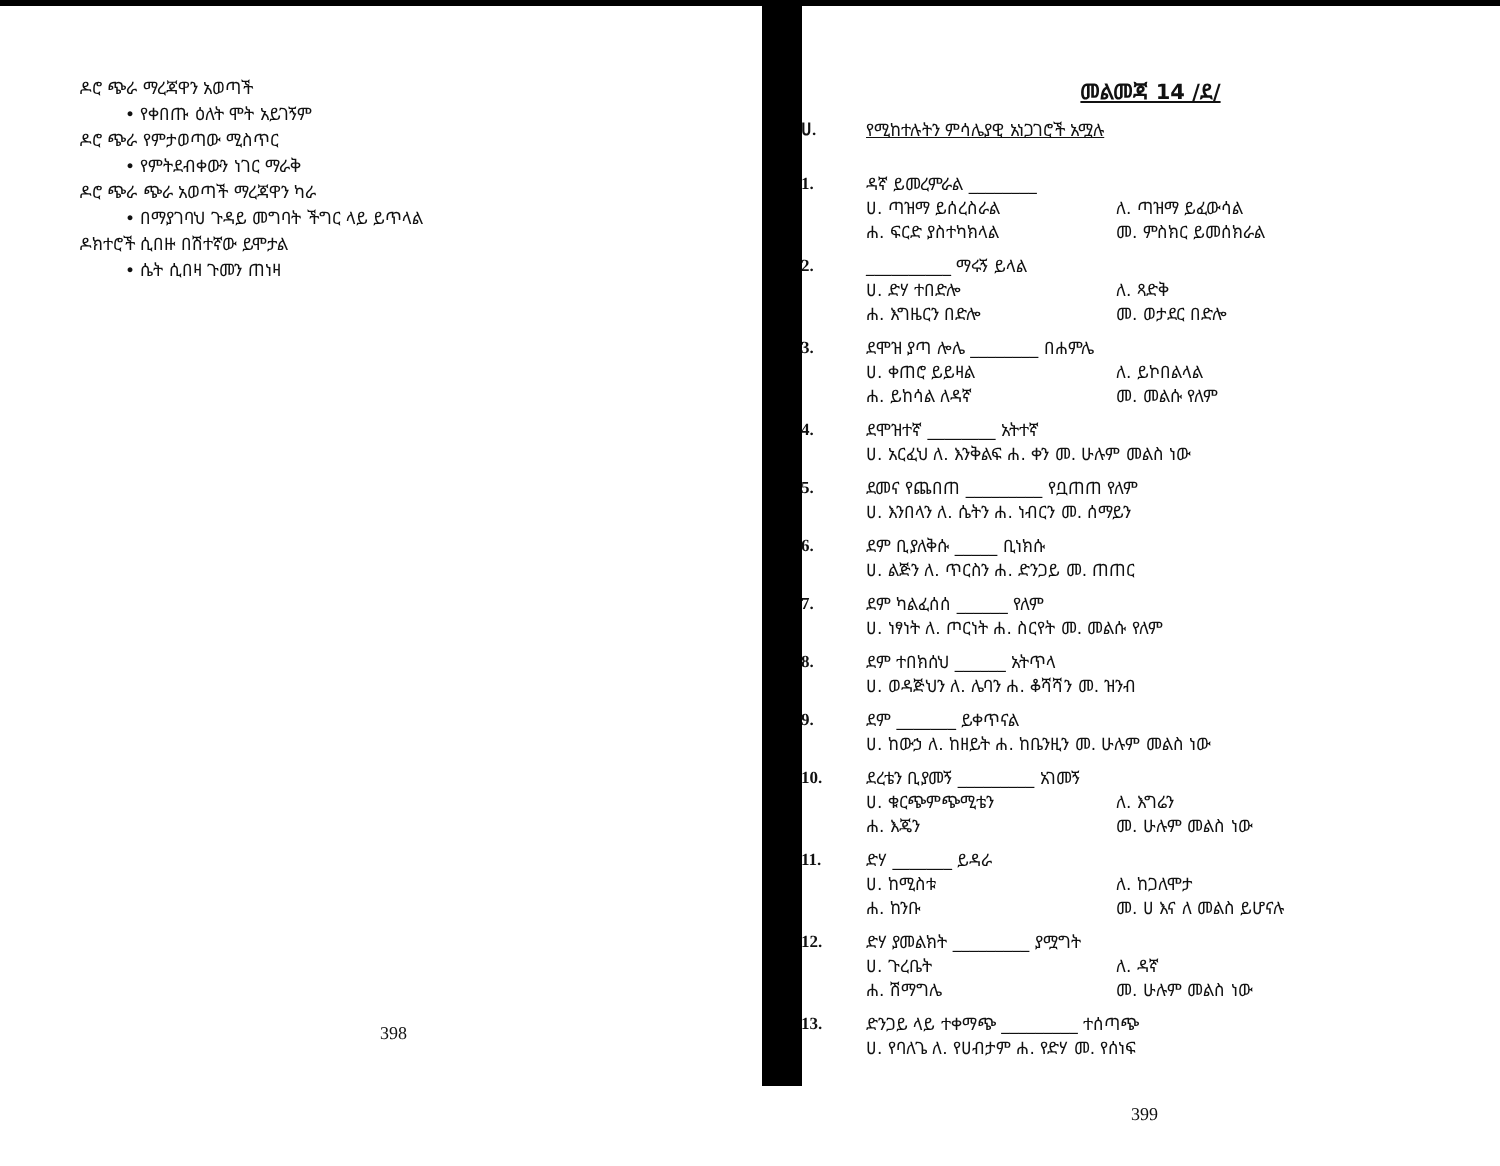ዶሮ ጭራ ማረጃዋን አወጣች
• የቀበጡ ዕለት ሞት አይገኝም
ዶሮ ጭራ የምታወጣው ሚስጥር
• የምትደብቀውን ነገር ማራቅ
ዶሮ ጭራ ጭራ አወጣች ማረጃዋን ካራ
• በማያገባህ ጉዳይ መግባት ችግር ላይ ይጥላል
ዶክተሮች ሲበዙ በሽተኛው ይሞታል
• ሴት ሲበዛ ጉመን ጠነዛ
398
መልመጃ 14 /ደ/
ሀ. የሚከተሉትን ምሳሌያዊ አነጋገሮች አሟሉ
1. ዳኛ ይመረምራል ________
ሀ. ጣዝማ ይሰረስራል ለ. ጣዝማ ይፈውሳል
ሐ. ፍርድ ያስተካክላል መ. ምስክር ይመሰክራል
2. __________ ማሩኝ ይላል
ሀ. ድሃ ተበድሎ ለ. ጻድቅ
ሐ. እግዜርን በድሎ መ. ወታደር በድሎ
3. ደሞዝ ያጣ ሎሌ ________ በሐምሌ
ሀ. ቀጠሮ ይይዛል ለ. ይኮበልላል
ሐ. ይከሳል ለዳኛ መ. መልሱ የለም
4. ደሞዝተኛ ________ አትተኛ
ሀ. አርፈህ ለ. እንቅልፍ ሐ. ቀን መ. ሁሉም መልስ ነው
5. ደመና የጨበጠ _________ የቧጠጠ የለም
ሀ. እንበላን ለ. ሴትን ሐ. ነብርን መ. ሰማይን
6. ደም ቢያለቅሱ _____ ቢነክሱ
ሀ. ልጅን ለ. ጥርስን ሐ. ድንጋይ መ. ጠጠር
7. ደም ካልፈሰሰ ______ የለም
ሀ. ነፃነት ለ. ጦርነት ሐ. ስርየት መ. መልሱ የለም
8. ደም ተበክሰህ ______ አትጥላ
ሀ. ወዳጅህን ለ. ሌባን ሐ. ቆሻሻን መ. ዝንብ
9. ደም _______ ይቀጥናል
ሀ. ከውኃ ለ. ከዘይት ሐ. ከቤንዚን መ. ሁሉም መልስ ነው
10. ደረቴን ቢያመኝ _________ አገመኝ
ሀ. ቁርጭምጭሚቴን ለ. እግሬን
ሐ. እጄን መ. ሁሉም መልስ ነው
11. ድሃ _______ ይዳራ
ሀ. ከሚስቱ ለ. ከጋለሞታ
ሐ. ከንቡ መ. ሀ እና ለ መልስ ይሆናሉ
12. ድሃ ያመልክት _________ ያሟግት
ሀ. ጉረቤት ለ. ዳኛ
ሐ. ሽማግሌ መ. ሁሉም መልስ ነው
13. ድንጋይ ላይ ተቀማጭ _________ ተሰጣጭ
ሀ. የባለጌ ለ. የሀብታም ሐ. የድሃ መ. የሰነፍ
399